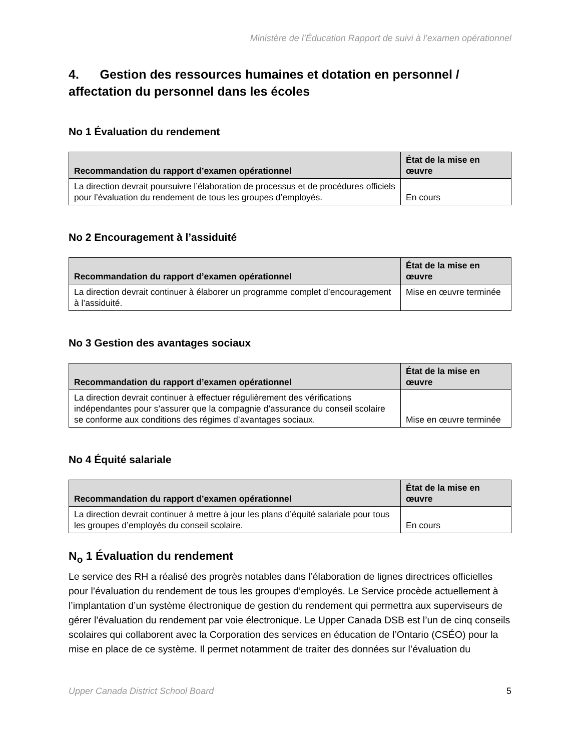Ministère de l’Éducation Rapport de suivi à l’examen opérationnel
4. Gestion des ressources humaines et dotation en personnel / affectation du personnel dans les écoles
No 1 Évaluation du rendement
| Recommandation du rapport d’examen opérationnel | État de la mise en œuvre |
| --- | --- |
| La direction devrait poursuivre l’élaboration de processus et de procédures officiels pour l’évaluation du rendement de tous les groupes d’employés. | En cours |
No 2 Encouragement à l’assiduité
| Recommandation du rapport d’examen opérationnel | État de la mise en œuvre |
| --- | --- |
| La direction devrait continuer à élaborer un programme complet d’encouragement à l’assiduité. | Mise en œuvre terminée |
No 3 Gestion des avantages sociaux
| Recommandation du rapport d’examen opérationnel | État de la mise en œuvre |
| --- | --- |
| La direction devrait continuer à effectuer régulièrement des vérifications indépendantes pour s’assurer que la compagnie d’assurance du conseil scolaire se conforme aux conditions des régimes d’avantages sociaux. | Mise en œuvre terminée |
No 4 Équité salariale
| Recommandation du rapport d’examen opérationnel | État de la mise en œuvre |
| --- | --- |
| La direction devrait continuer à mettre à jour les plans d’équité salariale pour tous les groupes d’employés du conseil scolaire. | En cours |
N<sub>o</sub> 1 Évaluation du rendement
Le service des RH a réalisé des progrès notables dans l’élaboration de lignes directrices officielles pour l’évaluation du rendement de tous les groupes d’employés. Le Service procède actuellement à l’implantation d’un système électronique de gestion du rendement qui permettra aux superviseurs de gérer l’évaluation du rendement par voie électronique. Le Upper Canada DSB est l’un de cinq conseils scolaires qui collaborent avec la Corporation des services en éducation de l’Ontario (CSÉO) pour la mise en place de ce système. Il permet notamment de traiter des données sur l’évaluation du
Upper Canada District School Board 5